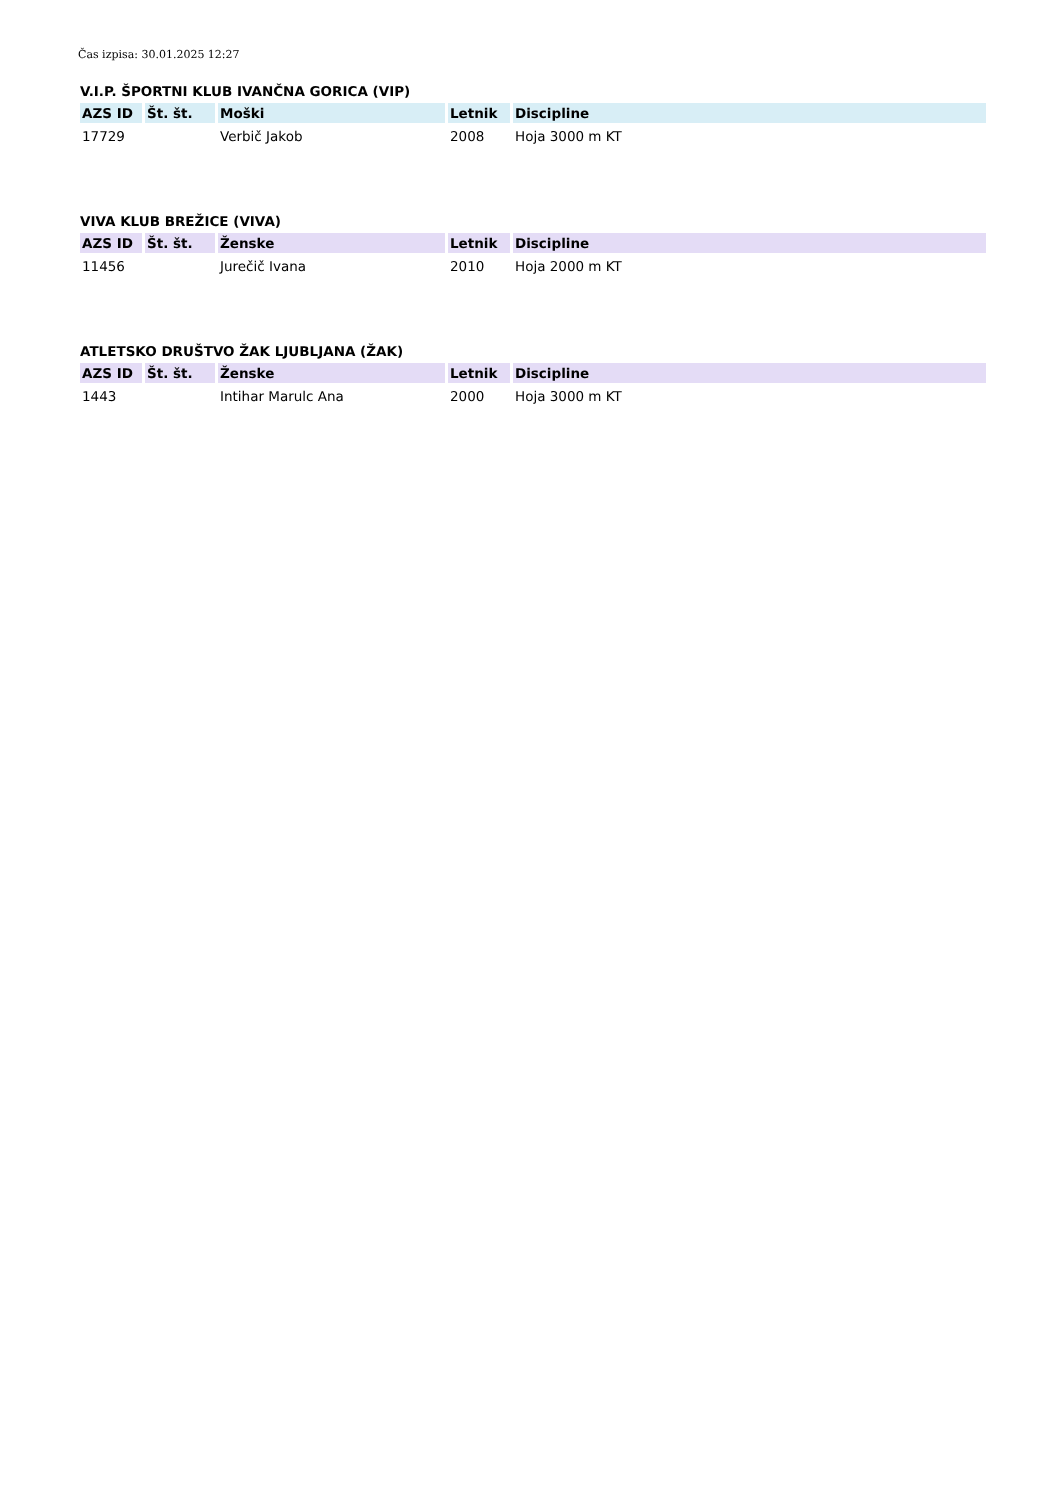Čas izpisa: 30.01.2025 12:27
V.I.P. ŠPORTNI KLUB IVANČNA GORICA (VIP)
| AZS ID | Št. št. | Moški | Letnik | Discipline |
| --- | --- | --- | --- | --- |
| 17729 | | Verbič Jakob | 2008 | Hoja 3000 m KT |
VIVA KLUB BREŽICE (VIVA)
| AZS ID | Št. št. | Ženske | Letnik | Discipline |
| --- | --- | --- | --- | --- |
| 11456 | | Jurečič Ivana | 2010 | Hoja 2000 m KT |
ATLETSKO DRUŠTVO ŽAK LJUBLJANA (ŽAK)
| AZS ID | Št. št. | Ženske | Letnik | Discipline |
| --- | --- | --- | --- | --- |
| 1443 | | Intihar Marulc Ana | 2000 | Hoja 3000 m KT |